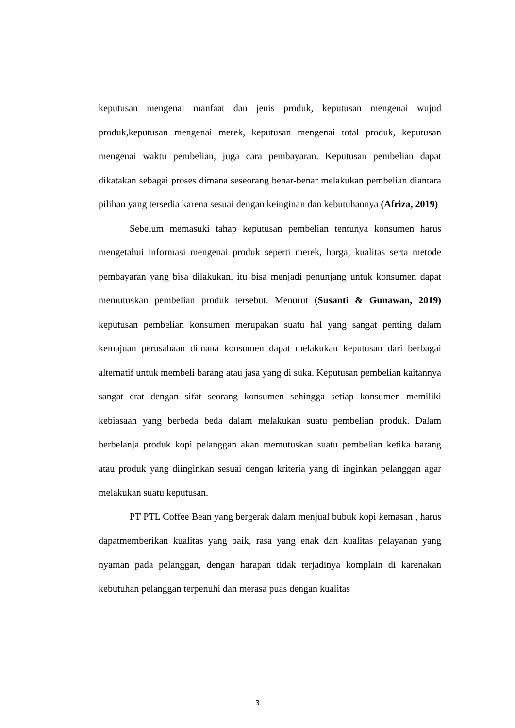keputusan mengenai manfaat dan jenis produk, keputusan mengenai wujud produk,keputusan mengenai merek, keputusan mengenai total produk, keputusan mengenai waktu pembelian, juga cara pembayaran. Keputusan pembelian dapat dikatakan sebagai proses dimana seseorang benar-benar melakukan pembelian diantara pilihan yang tersedia karena sesuai dengan keinginan dan kebutuhannya (Afriza, 2019)
Sebelum memasuki tahap keputusan pembelian tentunya konsumen harus mengetahui informasi mengenai produk seperti merek, harga, kualitas serta metode pembayaran yang bisa dilakukan, itu bisa menjadi penunjang untuk konsumen dapat memutuskan pembelian produk tersebut. Menurut (Susanti & Gunawan, 2019) keputusan pembelian konsumen merupakan suatu hal yang sangat penting dalam kemajuan perusahaan dimana konsumen dapat melakukan keputusan dari berbagai alternatif untuk membeli barang atau jasa yang di suka. Keputusan pembelian kaitannya sangat erat dengan sifat seorang konsumen sehingga setiap konsumen memiliki kebiasaan yang berbeda beda dalam melakukan suatu pembelian produk. Dalam berbelanja produk kopi pelanggan akan memutuskan suatu pembelian ketika barang atau produk yang diinginkan sesuai dengan kriteria yang di inginkan pelanggan agar melakukan suatu keputusan.
PT PTL Coffee Bean yang bergerak dalam menjual bubuk kopi kemasan , harus dapatmemberikan kualitas yang baik, rasa yang enak dan kualitas pelayanan yang nyaman pada pelanggan, dengan harapan tidak terjadinya komplain di karenakan kebutuhan pelanggan terpenuhi dan merasa puas dengan kualitas
3